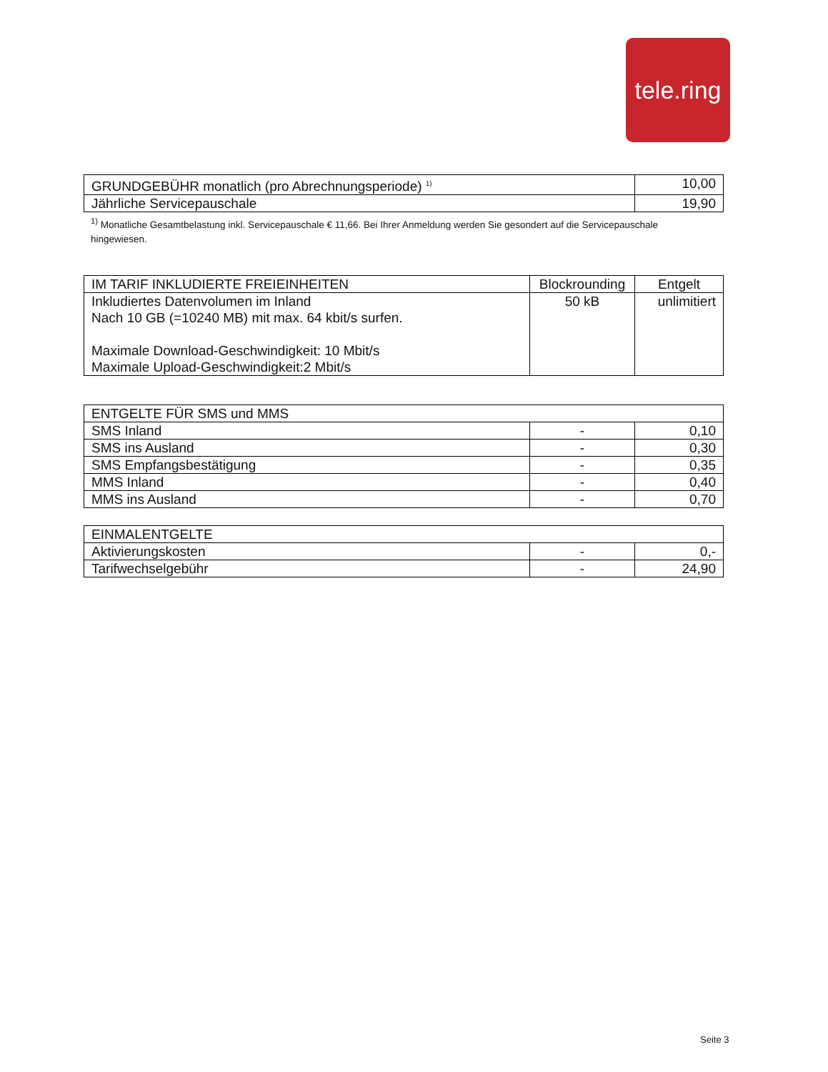tele.ring
| GRUNDGEBÜHR monatlich (pro Abrechnungsperiode) <sup>1)</sup> | 10,00 |
| --- | --- |
| Jährliche Servicepauschale | 19,90 |
<sup>1)</sup> Monatliche Gesamtbelastung inkl. Servicepauschale € 11,66. Bei Ihrer Anmeldung werden Sie gesondert auf die Servicepauschale hingewiesen.
| IM TARIF INKLUDIERTE FREIEINHEITEN | Blockrounding | Entgelt |
| --- | --- | --- |
| Inkludiertes Datenvolumen im Inland Nach 10 GB (=10240 MB) mit max. 64 kbit/s surfen. Maximale Download-Geschwindigkeit: 10 Mbit/s Maximale Upload-Geschwindigkeit:2 Mbit/s | 50 kB | unlimitiert |
| ENTGELTE FÜR SMS und MMS | | |
| --- | --- | --- |
| SMS Inland | - | 0,10 |
| SMS ins Ausland | - | 0,30 |
| SMS Empfangsbestätigung | - | 0,35 |
| MMS Inland | - | 0,40 |
| MMS ins Ausland | - | 0,70 |
| EINMALENTGELTE | | |
| --- | --- | --- |
| Aktivierungskosten | - | 0,- |
| Tarifwechselgebühr | - | 24,90 |
Seite 3